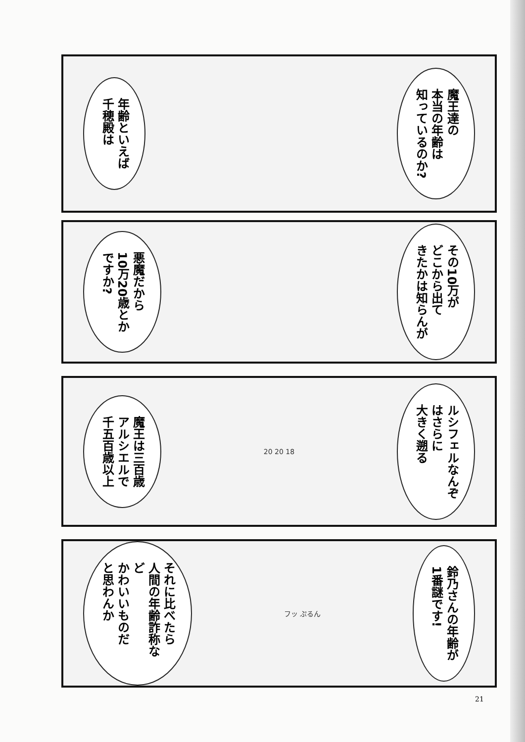年齢といえば
千穂殿は
魔王達の
本当の年齢は
知っているのか?
悪魔だから
10万20歳とか
ですか?
その10万が
どこから出て
きたかは知らんが
魔王は三百歳
アルシエルで
千五百歳以上
20 20 18
ルシフェルなんぞ
はさらに
大きく遡る
それに比べたら
人間の年齢詐称など
かわいいものだ
と思わんか
フッ ぷるん
鈴乃さんの年齢が
1番謎です!
21